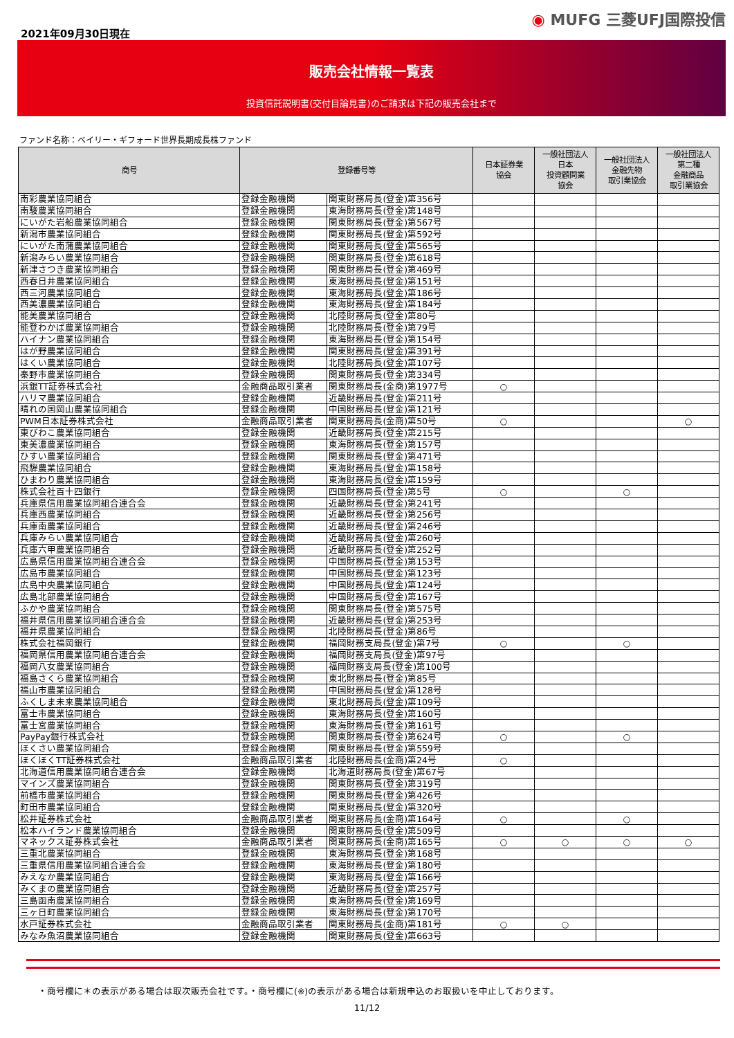2021年09月30日現在
◉ MUFG 三菱UFJ国際投信
販売会社情報一覧表
投資信託説明書(交付目論見書)のご請求は下記の販売会社まで
ファンド名称：ベイリー・ギフォード世界長期成長株ファンド
| 商号 | 登録番号等 | | 日本証券業 協会 | 一般社団法人 日本 投資顧問業 協会 | 一般社団法人 金融先物 取引業協会 | 一般社団法人 第二種 金融商品 取引業協会 |
| --- | --- | --- | --- | --- | --- | --- |
| 南彩農業協同組合 | 登録金融機関 | 関東財務局長(登金)第356号 | | | | |
| 南駿農業協同組合 | 登録金融機関 | 東海財務局長(登金)第148号 | | | | |
| にいがた岩船農業協同組合 | 登録金融機関 | 関東財務局長(登金)第567号 | | | | |
| 新潟市農業協同組合 | 登録金融機関 | 関東財務局長(登金)第592号 | | | | |
| にいがた南蒲農業協同組合 | 登録金融機関 | 関東財務局長(登金)第565号 | | | | |
| 新潟みらい農業協同組合 | 登録金融機関 | 関東財務局長(登金)第618号 | | | | |
| 新津さつき農業協同組合 | 登録金融機関 | 関東財務局長(登金)第469号 | | | | |
| 西春日井農業協同組合 | 登録金融機関 | 東海財務局長(登金)第151号 | | | | |
| 西三河農業協同組合 | 登録金融機関 | 東海財務局長(登金)第186号 | | | | |
| 西美濃農業協同組合 | 登録金融機関 | 東海財務局長(登金)第184号 | | | | |
| 能美農業協同組合 | 登録金融機関 | 北陸財務局長(登金)第80号 | | | | |
| 能登わかば農業協同組合 | 登録金融機関 | 北陸財務局長(登金)第79号 | | | | |
| ハイナン農業協同組合 | 登録金融機関 | 東海財務局長(登金)第154号 | | | | |
| はが野農業協同組合 | 登録金融機関 | 関東財務局長(登金)第391号 | | | | |
| はくい農業協同組合 | 登録金融機関 | 北陸財務局長(登金)第107号 | | | | |
| 秦野市農業協同組合 | 登録金融機関 | 関東財務局長(登金)第334号 | | | | |
| 浜銀TT証券株式会社 | 金融商品取引業者 | 関東財務局長(金商)第1977号 | ○ | | | |
| ハリマ農業協同組合 | 登録金融機関 | 近畿財務局長(登金)第211号 | | | | |
| 晴れの国岡山農業協同組合 | 登録金融機関 | 中国財務局長(登金)第121号 | | | | |
| PWM日本証券株式会社 | 金融商品取引業者 | 関東財務局長(金商)第50号 | ○ | | | ○ |
| 東びわこ農業協同組合 | 登録金融機関 | 近畿財務局長(登金)第215号 | | | | |
| 東美濃農業協同組合 | 登録金融機関 | 東海財務局長(登金)第157号 | | | | |
| ひすい農業協同組合 | 登録金融機関 | 関東財務局長(登金)第471号 | | | | |
| 飛騨農業協同組合 | 登録金融機関 | 東海財務局長(登金)第158号 | | | | |
| ひまわり農業協同組合 | 登録金融機関 | 東海財務局長(登金)第159号 | | | | |
| 株式会社百十四銀行 | 登録金融機関 | 四国財務局長(登金)第5号 | ○ | | ○ | |
| 兵庫県信用農業協同組合連合会 | 登録金融機関 | 近畿財務局長(登金)第241号 | | | | |
| 兵庫西農業協同組合 | 登録金融機関 | 近畿財務局長(登金)第256号 | | | | |
| 兵庫南農業協同組合 | 登録金融機関 | 近畿財務局長(登金)第246号 | | | | |
| 兵庫みらい農業協同組合 | 登録金融機関 | 近畿財務局長(登金)第260号 | | | | |
| 兵庫六甲農業協同組合 | 登録金融機関 | 近畿財務局長(登金)第252号 | | | | |
| 広島県信用農業協同組合連合会 | 登録金融機関 | 中国財務局長(登金)第153号 | | | | |
| 広島市農業協同組合 | 登録金融機関 | 中国財務局長(登金)第123号 | | | | |
| 広島中央農業協同組合 | 登録金融機関 | 中国財務局長(登金)第124号 | | | | |
| 広島北部農業協同組合 | 登録金融機関 | 中国財務局長(登金)第167号 | | | | |
| ふかや農業協同組合 | 登録金融機関 | 関東財務局長(登金)第575号 | | | | |
| 福井県信用農業協同組合連合会 | 登録金融機関 | 近畿財務局長(登金)第253号 | | | | |
| 福井県農業協同組合 | 登録金融機関 | 北陸財務局長(登金)第86号 | | | | |
| 株式会社福岡銀行 | 登録金融機関 | 福岡財務支局長(登金)第7号 | ○ | | ○ | |
| 福岡県信用農業協同組合連合会 | 登録金融機関 | 福岡財務支局長(登金)第97号 | | | | |
| 福岡八女農業協同組合 | 登録金融機関 | 福岡財務支局長(登金)第100号 | | | | |
| 福島さくら農業協同組合 | 登録金融機関 | 東北財務局長(登金)第85号 | | | | |
| 福山市農業協同組合 | 登録金融機関 | 中国財務局長(登金)第128号 | | | | |
| ふくしま未来農業協同組合 | 登録金融機関 | 東北財務局長(登金)第109号 | | | | |
| 富士市農業協同組合 | 登録金融機関 | 東海財務局長(登金)第160号 | | | | |
| 富士宮農業協同組合 | 登録金融機関 | 東海財務局長(登金)第161号 | | | | |
| PayPay銀行株式会社 | 登録金融機関 | 関東財務局長(登金)第624号 | ○ | | ○ | |
| ほくさい農業協同組合 | 登録金融機関 | 関東財務局長(登金)第559号 | | | | |
| ほくほくTT証券株式会社 | 金融商品取引業者 | 北陸財務局長(金商)第24号 | ○ | | | |
| 北海道信用農業協同組合連合会 | 登録金融機関 | 北海道財務局長(登金)第67号 | | | | |
| マインズ農業協同組合 | 登録金融機関 | 関東財務局長(登金)第319号 | | | | |
| 前橋市農業協同組合 | 登録金融機関 | 関東財務局長(登金)第426号 | | | | |
| 町田市農業協同組合 | 登録金融機関 | 関東財務局長(登金)第320号 | | | | |
| 松井証券株式会社 | 金融商品取引業者 | 関東財務局長(金商)第164号 | ○ | | ○ | |
| 松本ハイランド農業協同組合 | 登録金融機関 | 関東財務局長(登金)第509号 | | | | |
| マネックス証券株式会社 | 金融商品取引業者 | 関東財務局長(金商)第165号 | ○ | ○ | ○ | ○ |
| 三重北農業協同組合 | 登録金融機関 | 東海財務局長(登金)第168号 | | | | |
| 三重県信用農業協同組合連合会 | 登録金融機関 | 東海財務局長(登金)第180号 | | | | |
| みえなか農業協同組合 | 登録金融機関 | 東海財務局長(登金)第166号 | | | | |
| みくまの農業協同組合 | 登録金融機関 | 近畿財務局長(登金)第257号 | | | | |
| 三島函南農業協同組合 | 登録金融機関 | 東海財務局長(登金)第169号 | | | | |
| 三ヶ日町農業協同組合 | 登録金融機関 | 東海財務局長(登金)第170号 | | | | |
| 水戸証券株式会社 | 金融商品取引業者 | 関東財務局長(金商)第181号 | ○ | ○ | | |
| みなみ魚沼農業協同組合 | 登録金融機関 | 関東財務局長(登金)第663号 | | | | |
・商号欄に＊の表示がある場合は取次販売会社です。・商号欄に(※)の表示がある場合は新規申込のお取扱いを中止しております。
11/12